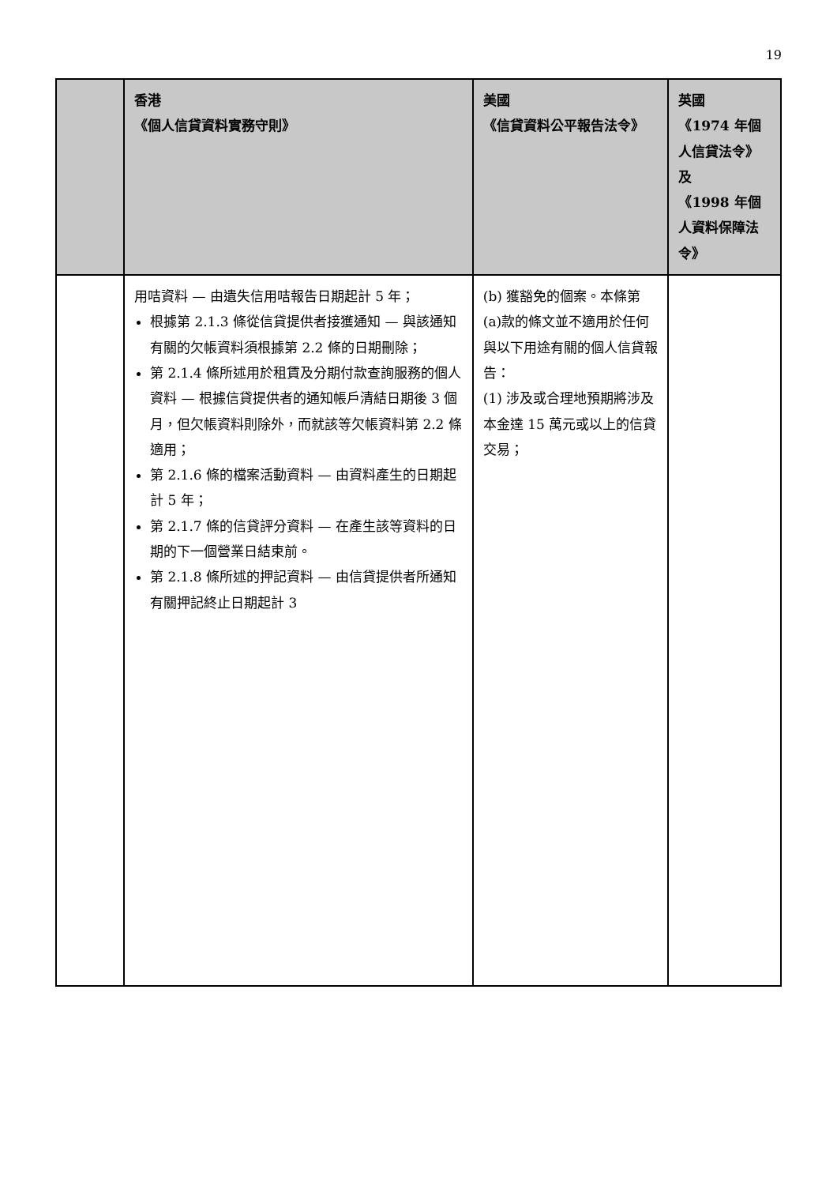19
| | 香港 《個人信貸資料實務守則》 | 美國 《信貸資料公平報告法令》 | 英國 《1974 年個人信貸法令》及 《1998 年個人資料保障法令》 |
| --- | --- | --- | --- |
| | 用咭資料 — 由遺失信用咭報告日期起計 5 年； 根據第 2.1.3 條從信貸提供者接獲通知 — 與該通知有關的欠帳資料須根據第 2.2 條的日期刪除； 第 2.1.4 條所述用於租賃及分期付款查詢服務的個人資料 — 根據信貸提供者的通知帳戶清結日期後 3 個月，但欠帳資料則除外，而就該等欠帳資料第 2.2 條適用； 第 2.1.6 條的檔案活動資料 — 由資料產生的日期起計 5 年； 第 2.1.7 條的信貸評分資料 — 在產生該等資料的日期的下一個營業日結束前。 第 2.1.8 條所述的押記資料 — 由信貸提供者所通知有關押記終止日期起計 3 | (b) 獲豁免的個案。本條第(a)款的條文並不適用於任何與以下用途有關的個人信貸報告： (1) 涉及或合理地預期將涉及本金達 15 萬元或以上的信貸交易； | |